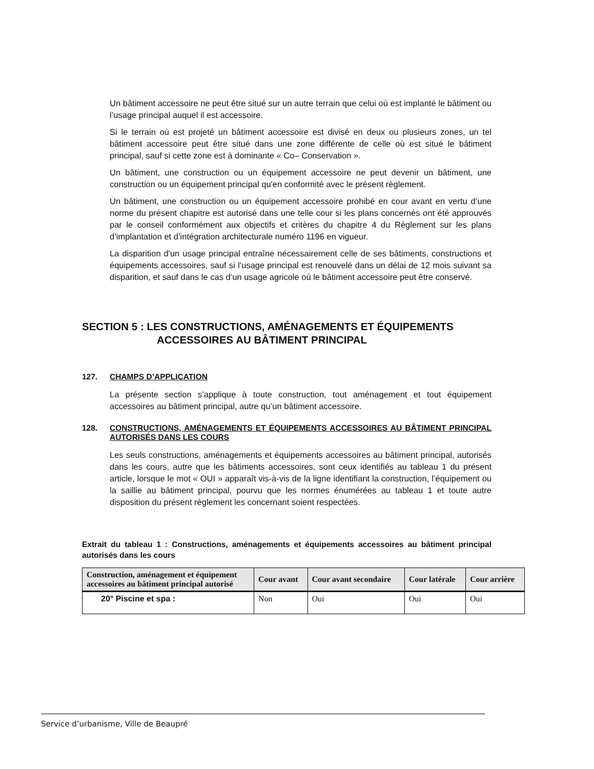Un bâtiment accessoire ne peut être situé sur un autre terrain que celui où est implanté le bâtiment ou l’usage principal auquel il est accessoire.
Si le terrain où est projeté un bâtiment accessoire est divisé en deux ou plusieurs zones, un tel bâtiment accessoire peut être situé dans une zone différente de celle où est situé le bâtiment principal, sauf si cette zone est à dominante « Co– Conservation ».
Un bâtiment, une construction ou un équipement accessoire ne peut devenir un bâtiment, une construction ou un équipement principal qu'en conformité avec le présent règlement.
Un bâtiment, une construction ou un équipement accessoire prohibé en cour avant en vertu d’une norme du présent chapitre est autorisé dans une telle cour si les plans concernés ont été approuvés par le conseil conformément aux objectifs et critères du chapitre 4 du Règlement sur les plans d’implantation et d’intégration architecturale numéro 1196 en vigueur.
La disparition d'un usage principal entraîne nécessairement celle de ses bâtiments, constructions et équipements accessoires, sauf si l’usage principal est renouvelé dans un délai de 12 mois suivant sa disparition, et sauf dans le cas d’un usage agricole où le bâtiment accessoire peut être conservé.
SECTION 5 : LES CONSTRUCTIONS, AMÉNAGEMENTS ET ÉQUIPEMENTS
ACCESSOIRES AU BÂTIMENT PRINCIPAL
127. CHAMPS D’APPLICATION
La présente section s’applique à toute construction, tout aménagement et tout équipement accessoires au bâtiment principal, autre qu’un bâtiment accessoire.
128. CONSTRUCTIONS, AMÉNAGEMENTS ET ÉQUIPEMENTS ACCESSOIRES AU BÂTIMENT PRINCIPAL AUTORISÉS DANS LES COURS
Les seuls constructions, aménagements et équipements accessoires au bâtiment principal, autorisés dans les cours, autre que les bâtiments accessoires, sont ceux identifiés au tableau 1 du présent article, lorsque le mot « OUI » apparaît vis-à-vis de la ligne identifiant la construction, l’équipement ou la saillie au bâtiment principal, pourvu que les normes énumérées au tableau 1 et toute autre disposition du présent règlement les concernant soient respectées.
Extrait du tableau 1 : Constructions, aménagements et équipements accessoires au bâtiment principal autorisés dans les cours
| Construction, aménagement et équipement accessoires au bâtiment principal autorisé | Cour avant | Cour avant secondaire | Cour latérale | Cour arrière |
| --- | --- | --- | --- | --- |
| 20° Piscine et spa : | Non | Oui | Oui | Oui |
Service d’urbanisme, Ville de Beaupré